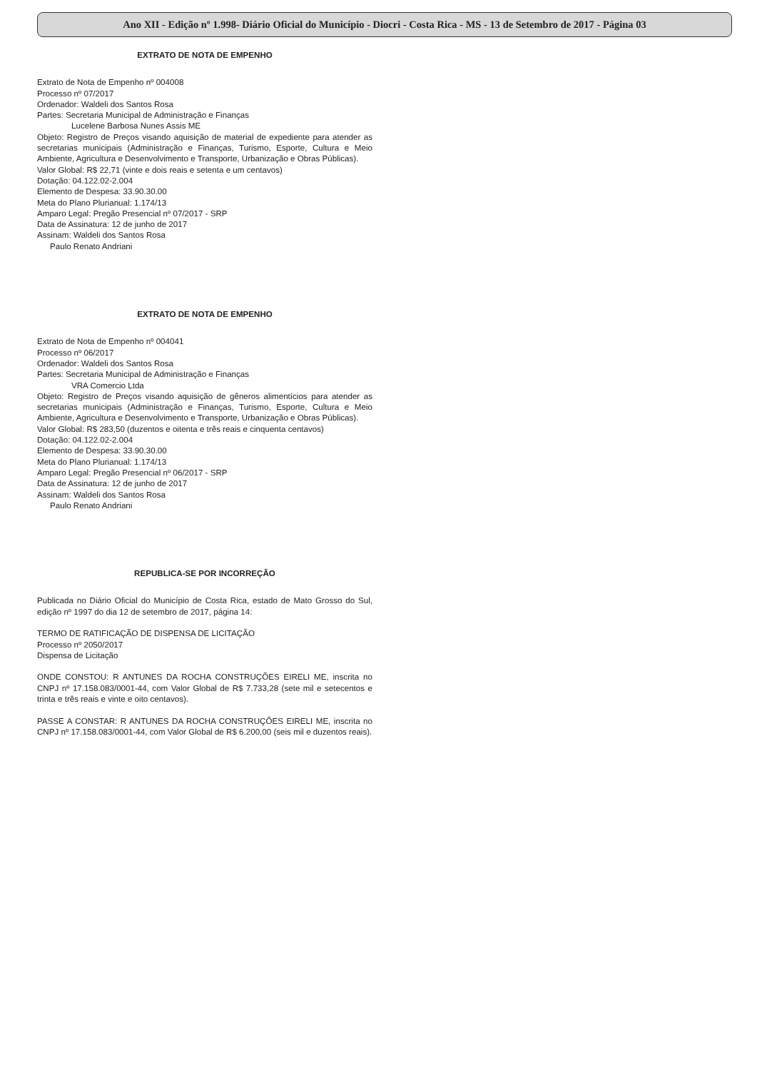Ano XII - Edição nº 1.998- Diário Oficial do Município - Diocri - Costa Rica - MS - 13 de Setembro de 2017 - Página 03
EXTRATO DE NOTA DE EMPENHO
Extrato de Nota de Empenho nº 004008
Processo nº 07/2017
Ordenador: Waldeli dos Santos Rosa
Partes: Secretaria Municipal de Administração e Finanças
Lucelene Barbosa Nunes Assis ME
Objeto: Registro de Preços visando aquisição de material de expediente para atender as secretarias municipais (Administração e Finanças, Turismo, Esporte, Cultura e Meio Ambiente, Agricultura e Desenvolvimento e Transporte, Urbanização e Obras Públicas).
Valor Global: R$ 22,71 (vinte e dois reais e setenta e um centavos)
Dotação: 04.122.02-2.004
Elemento de Despesa: 33.90.30.00
Meta do Plano Plurianual: 1.174/13
Amparo Legal: Pregão Presencial nº 07/2017 - SRP
Data de Assinatura: 12 de junho de 2017
Assinam: Waldeli dos Santos Rosa
Paulo Renato Andriani
EXTRATO DE NOTA DE EMPENHO
Extrato de Nota de Empenho nº 004041
Processo nº 06/2017
Ordenador: Waldeli dos Santos Rosa
Partes: Secretaria Municipal de Administração e Finanças
VRA Comercio Ltda
Objeto: Registro de Preços visando aquisição de gêneros alimentícios para atender as secretarias municipais (Administração e Finanças, Turismo, Esporte, Cultura e Meio Ambiente, Agricultura e Desenvolvimento e Transporte, Urbanização e Obras Públicas).
Valor Global: R$ 283,50 (duzentos e oitenta e três reais e cinquenta centavos)
Dotação: 04.122.02-2.004
Elemento de Despesa: 33.90.30.00
Meta do Plano Plurianual: 1.174/13
Amparo Legal: Pregão Presencial nº 06/2017 - SRP
Data de Assinatura: 12 de junho de 2017
Assinam: Waldeli dos Santos Rosa
Paulo Renato Andriani
REPUBLICA-SE POR INCORREÇÃO
Publicada no Diário Oficial do Município de Costa Rica, estado de Mato Grosso do Sul, edição nº 1997 do dia 12 de setembro de 2017, página 14:
TERMO DE RATIFICAÇÃO DE DISPENSA DE LICITAÇÃO
Processo nº 2050/2017
Dispensa de Licitação
ONDE CONSTOU: R ANTUNES DA ROCHA CONSTRUÇÕES EIRELI ME, inscrita no CNPJ nº 17.158.083/0001-44, com Valor Global de R$ 7.733,28 (sete mil e setecentos e trinta e três reais e vinte e oito centavos).
PASSE A CONSTAR: R ANTUNES DA ROCHA CONSTRUÇÕES EIRELI ME, inscrita no CNPJ nº 17.158.083/0001-44, com Valor Global de R$ 6.200,00 (seis mil e duzentos reais).